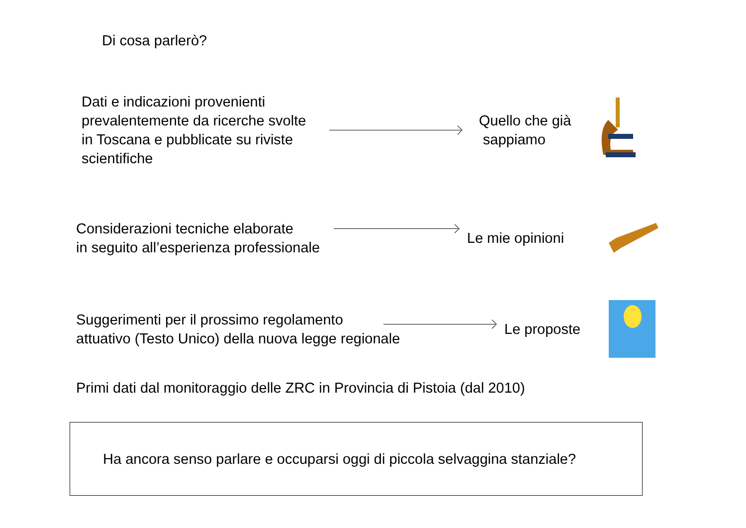Di cosa parlerò?
Dati e indicazioni provenienti prevalentemente da ricerche svolte in Toscana e pubblicate su riviste scientifiche
Quello che già
sappiamo
Considerazioni tecniche elaborate
in seguito all’esperienza professionale
Le mie opinioni
Suggerimenti per il prossimo regolamento
attuativo (Testo Unico) della nuova legge regionale
Le proposte
Primi dati dal monitoraggio delle ZRC in Provincia di Pistoia (dal 2010)
Ha ancora senso parlare e occuparsi oggi di piccola selvaggina stanziale?